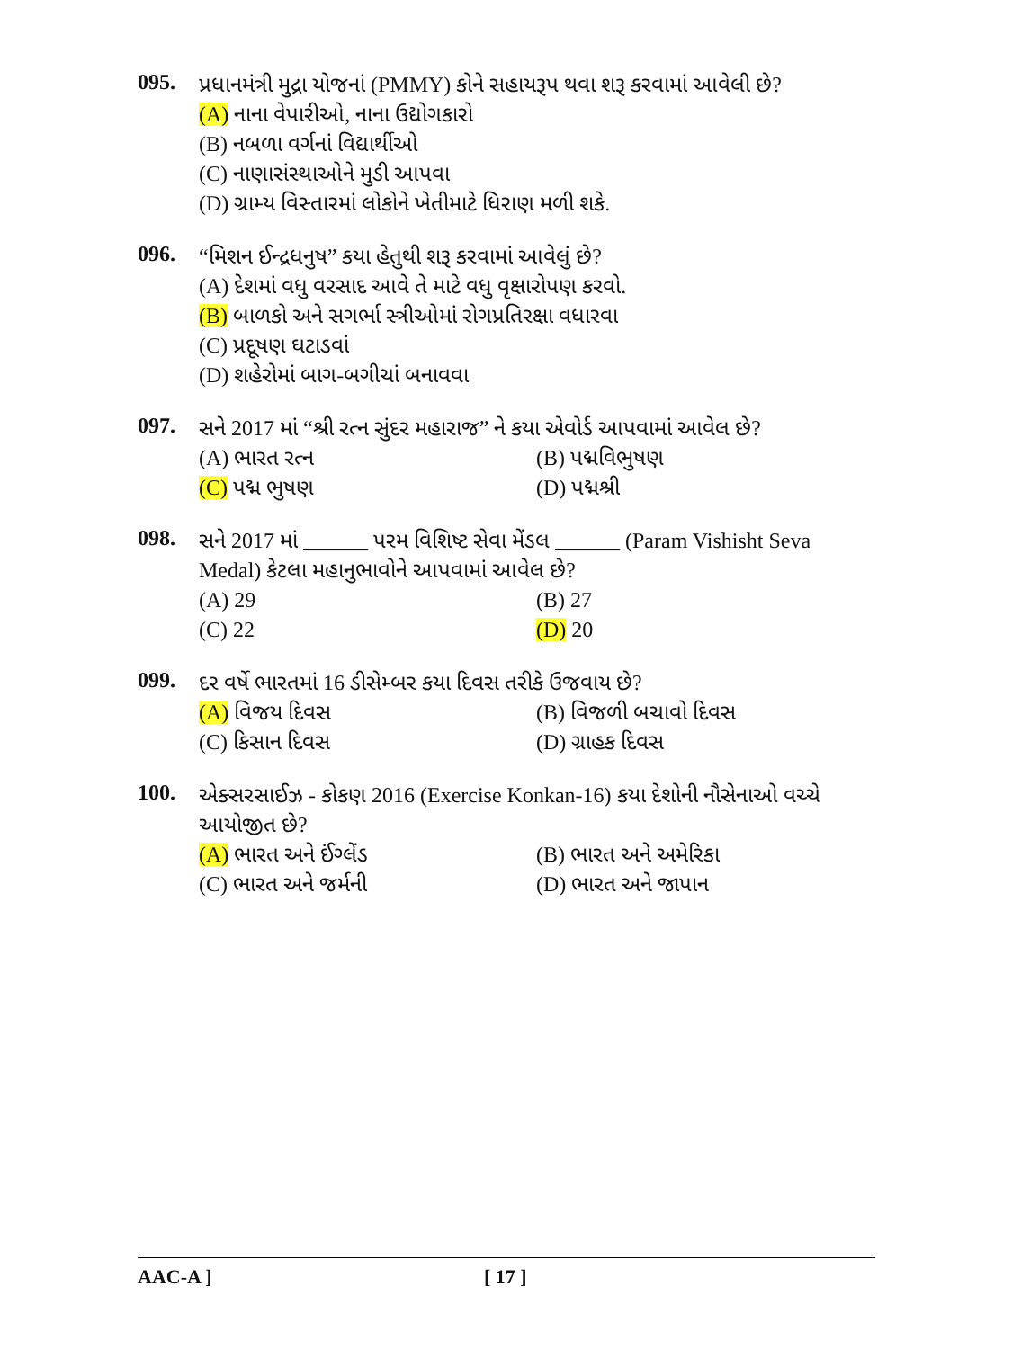095.
પ્રધાનમંત્રી મુદ્રા યોજનાં (PMMY) કોને સહાયરૂપ થવા શરૂ કરવામાં આવેલી છે?
(A) નાના વેપારીઓ, નાના ઉદ્યોગકારો
(B) નબળા વર્ગનાં વિદ્યાર્થીઓ
(C) નાણાસંસ્થાઓને મુડી આપવા
(D) ગ્રામ્ય વિસ્તારમાં લોકોને ખેતીમાટે ધિરાણ મળી શકે.
096.
“મિશન ઈન્દ્રધનુષ” કયા હેતુથી શરૂ કરવામાં આવેલું છે?
(A) દેશમાં વધુ વરસાદ આવે તે માટે વધુ વૃક્ષારોપણ કરવો.
(B) બાળકો અને સગર્ભા સ્ત્રીઓમાં રોગપ્રતિરક્ષા વધારવા
(C) પ્રદૂષણ ઘટાડવાં
(D) શહેરોમાં બાગ-બગીચાં બનાવવા
097.
સને 2017 માં “શ્રી રત્ન સુંદર મહારાજ” ને કયા એવોર્ડ આપવામાં આવેલ છે?
(A) ભારત રત્ન (B) પદ્મવિભુષણ (C) પદ્મ ભુષણ (D) પદ્મશ્રી
098.
સને 2017 માં ______ પરમ વિશિષ્ટ સેવા મેંડલ ______ (Param Vishisht Seva Medal) કેટલા મહાનુભાવોને આપવામાં આવેલ છે?
(A) 29 (B) 27 (C) 22 (D) 20
099.
દર વર્ષે ભારતમાં 16 ડીસેમ્બર કયા દિવસ તરીકે ઉજવાય છે?
(A) વિજય દિવસ (B) વિજળી બચાવો દિવસ (C) કિસાન દિવસ (D) ગ્રાહક દિવસ
100.
એક્સરસાઈઝ - કોકણ 2016 (Exercise Konkan-16) કયા દેશોની નૌસેનાઓ વચ્ચે આયોજીત છે?
(A) ભારત અને ઈંગ્લેંડ (B) ભારત અને અમેરિકા (C) ભારત અને જર્મની (D) ભારત અને જાપાન
AAC-A ] [ 17 ]